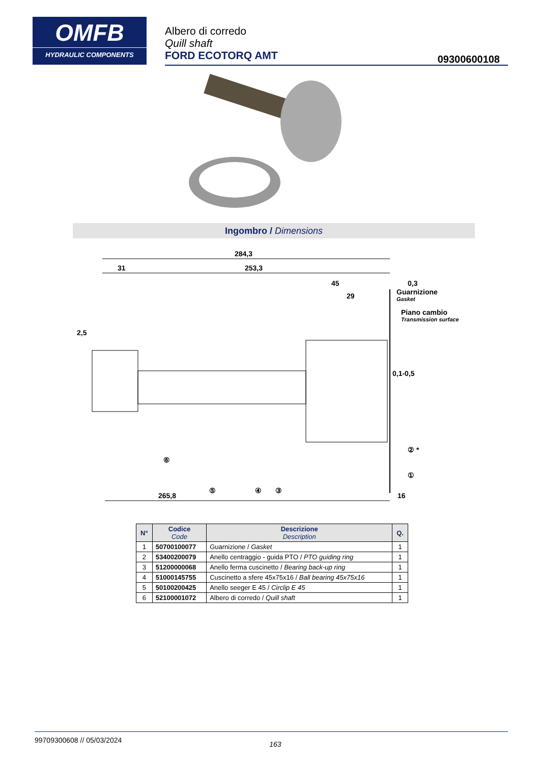OMFB
HYDRAULIC COMPONENTS
Albero di corredo
Quill shaft
FORD ECOTORQ AMT
09300600108
Ingombro / Dimensions
284,3
31
253,3
45
29
0,3
Guarnizione
Gasket
2,5
Piano cambio
Transmission surface
0,1-0,5
② *
①
⑥
⑤
④
③
265,8
16
| N° | Codice Code | Descrizione Description | Q. |
| --- | --- | --- | --- |
| 1 | 50700100077 | Guarnizione / Gasket | 1 |
| 2 | 53400200079 | Anello centraggio - guida PTO / PTO guiding ring | 1 |
| 3 | 51200000068 | Anello ferma cuscinetto / Bearing back-up ring | 1 |
| 4 | 51000145755 | Cuscinetto a sfere 45x75x16 / Ball bearing 45x75x16 | 1 |
| 5 | 50100200425 | Anello seeger E 45 / Circlip E 45 | 1 |
| 6 | 52100001072 | Albero di corredo / Quill shaft | 1 |
99709300608 // 05/03/2024 163